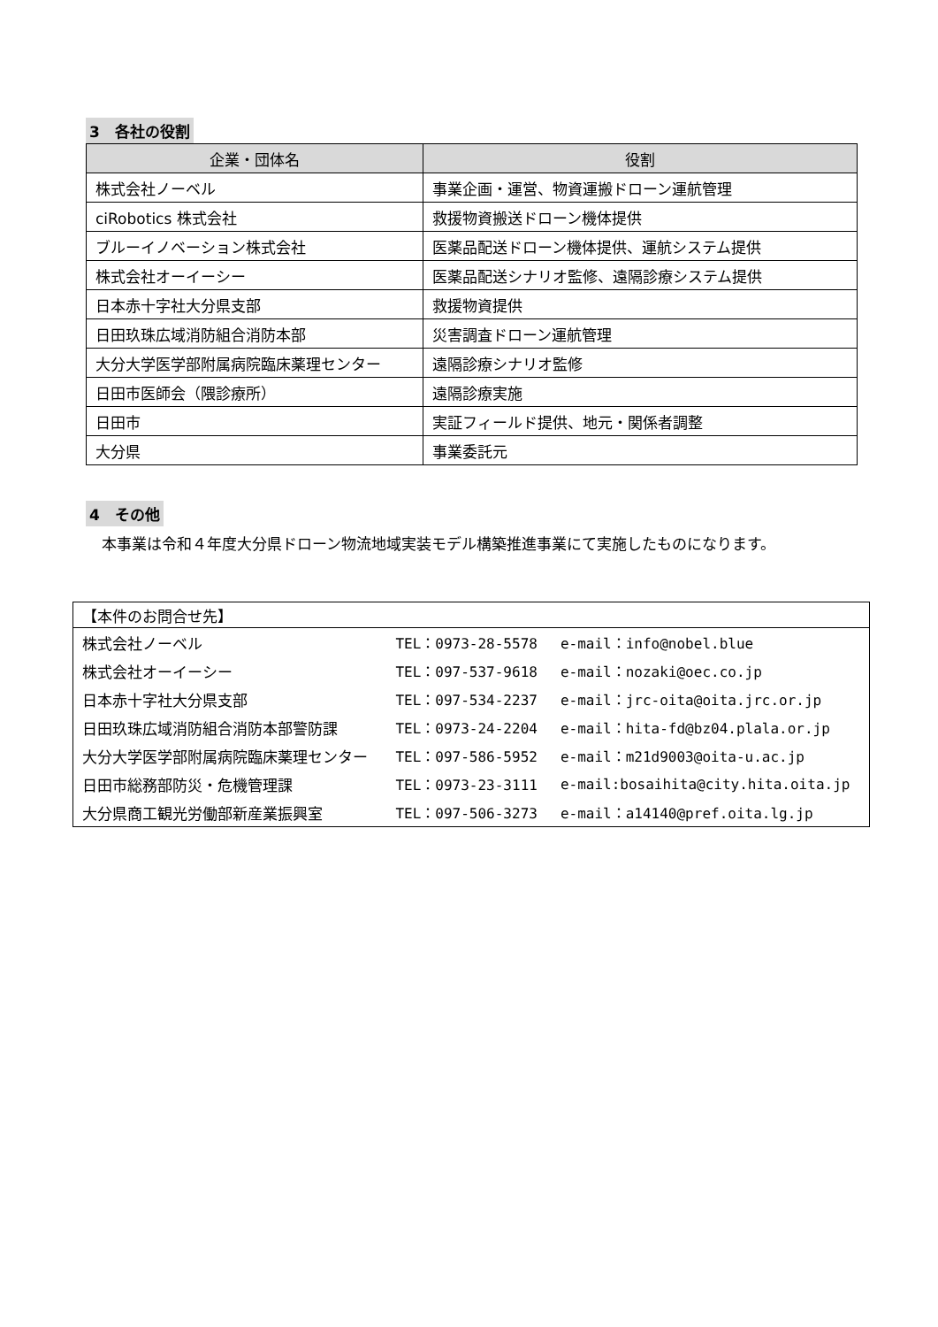3　各社の役割
| 企業・団体名 | 役割 |
| --- | --- |
| 株式会社ノーベル | 事業企画・運営、物資運搬ドローン運航管理 |
| ciRobotics 株式会社 | 救援物資搬送ドローン機体提供 |
| ブルーイノベーション株式会社 | 医薬品配送ドローン機体提供、運航システム提供 |
| 株式会社オーイーシー | 医薬品配送シナリオ監修、遠隔診療システム提供 |
| 日本赤十字社大分県支部 | 救援物資提供 |
| 日田玖珠広域消防組合消防本部 | 災害調査ドローン運航管理 |
| 大分大学医学部附属病院臨床薬理センター | 遠隔診療シナリオ監修 |
| 日田市医師会（隈診療所） | 遠隔診療実施 |
| 日田市 | 実証フィールド提供、地元・関係者調整 |
| 大分県 | 事業委託元 |
4　その他
本事業は令和４年度大分県ドローン物流地域実装モデル構築推進事業にて実施したものになります。
| 【本件のお問合せ先】 | | |
| 株式会社ノーベル | TEL：0973-28-5578 | e-mail：info@nobel.blue |
| 株式会社オーイーシー | TEL：097-537-9618 | e-mail：nozaki@oec.co.jp |
| 日本赤十字社大分県支部 | TEL：097-534-2237 | e-mail：jrc-oita@oita.jrc.or.jp |
| 日田玖珠広域消防組合消防本部警防課 | TEL：0973-24-2204 | e-mail：hita-fd@bz04.plala.or.jp |
| 大分大学医学部附属病院臨床薬理センター | TEL：097-586-5952 | e-mail：m21d9003@oita-u.ac.jp |
| 日田市総務部防災・危機管理課 | TEL：0973-23-3111 | e-mail:bosaihita@city.hita.oita.jp |
| 大分県商工観光労働部新産業振興室 | TEL：097-506-3273 | e-mail：a14140@pref.oita.lg.jp |